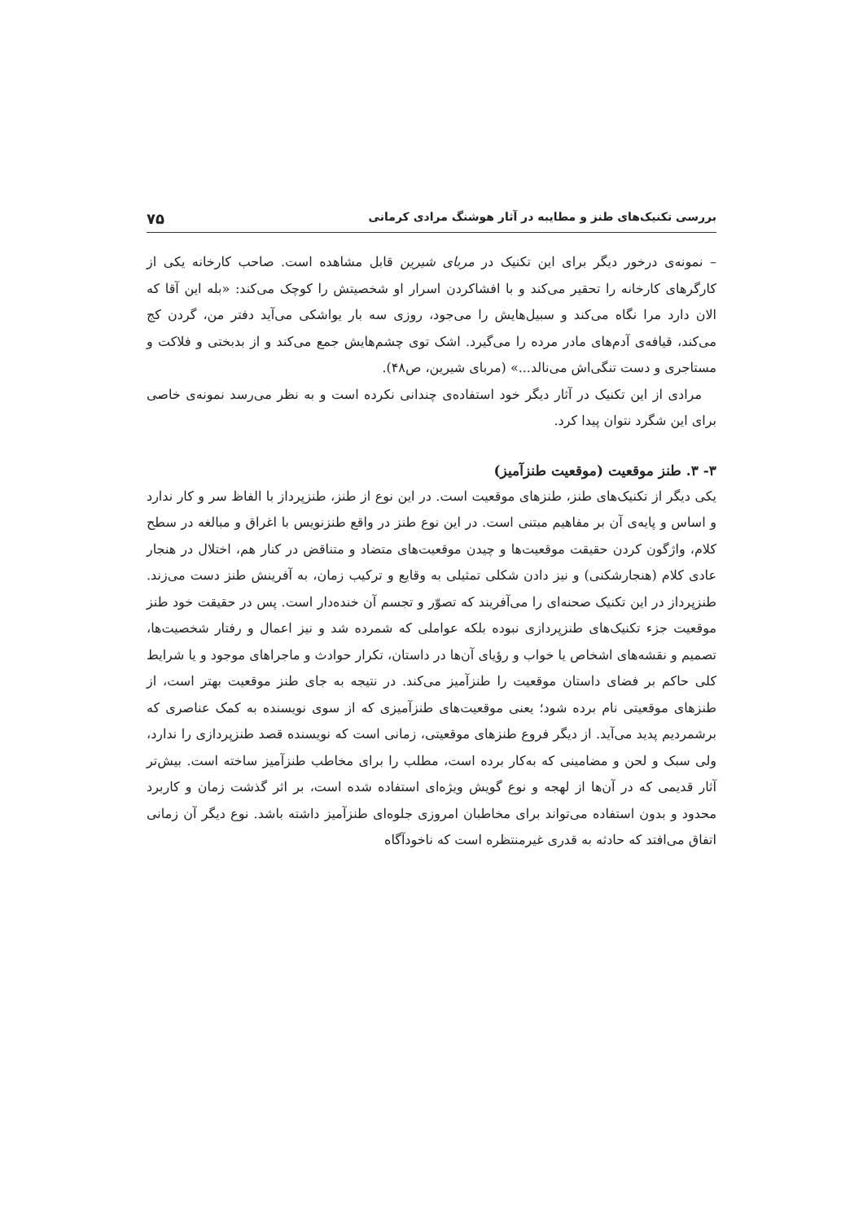بررسی تکنیک‌های طنز و مطایبه در آثار هوشنگ مرادی کرمانی ۷۵
– نمونه‌ی درخور دیگر برای این تکنیک در مربای شیرین قابل مشاهده است. صاحب کارخانه یکی از کارگرهای کارخانه را تحقیر می‌کند و با افشاکردن اسرار او شخصیتش را کوچک می‌کند: «بله این آقا که الان دارد مرا نگاه می‌کند و سبیل‌هایش را می‌جود، روزی سه بار یواشکی می‌آید دفتر من، گردن کج می‌کند، قیافه‌ی آدم‌های مادر مرده را می‌گیرد. اشک توی چشم‌هایش جمع می‌کند و از بدبختی و فلاکت و مستاجری و دست تنگی‌اش می‌نالد...» (مربای شیرین، ص۴۸).
مرادی از این تکنیک در آثار دیگر خود استفاده‌ی چندانی نکرده است و به نظر می‌رسد نمونه‌ی خاصی برای این شگرد نتوان پیدا کرد.
۳- ۳. طنز موقعیت (موقعیت طنزآمیز)
یکی دیگر از تکنیک‌های طنز، طنزهای موقعیت است. در این نوع از طنز، طنزپرداز با الفاظ سر و کار ندارد و اساس و پایه‌ی آن بر مفاهیم مبتنی است. در این نوع طنز در واقع طنزنویس با اغراق و مبالغه در سطح کلام، واژگون کردن حقیقت موقعیت‌ها و چیدن موقعیت‌های متضاد و متناقض در کنار هم، اختلال در هنجار عادی کلام (هنجارشکنی) و نیز دادن شکلی تمثیلی به وقایع و ترکیب زمان، به آفرینش طنز دست می‌زند. طنزپرداز در این تکنیک صحنه‌ای را می‌آفریند که تصوّر و تجسم آن خنده‌دار است. پس در حقیقت خود طنز موقعیت جزء تکنیک‌های طنزپردازی نبوده بلکه عواملی که شمرده شد و نیز اعمال و رفتار شخصیت‌ها، تصمیم و نقشه‌های اشخاص یا خواب و رؤیای آن‌ها در داستان، تکرار حوادث و ماجراهای موجود و یا شرایط کلی حاکم بر فضای داستان موقعیت را طنزآمیز می‌کند. در نتیجه به جای طنز موقعیت بهتر است، از طنزهای موقعیتی نام برده شود؛ یعنی موقعیت‌های طنزآمیزی که از سوی نویسنده به کمک عناصری که برشمردیم پدید می‌آید. از دیگر فروع طنزهای موقعیتی، زمانی است که نویسنده قصد طنزپردازی را ندارد، ولی سبک و لحن و مضامینی که به‌کار برده است، مطلب را برای مخاطب طنزآمیز ساخته است. بیش‌تر آثار قدیمی که در آن‌ها از لهجه و نوع گویش ویژه‌ای استفاده شده است، بر اثر گذشت زمان و کاربرد محدود و بدون استفاده می‌تواند برای مخاطبان امروزی جلوه‌ای طنزآمیز داشته باشد. نوع دیگر آن زمانی اتفاق می‌افتد که حادثه به قدری غیرمنتظره است که ناخودآگاه